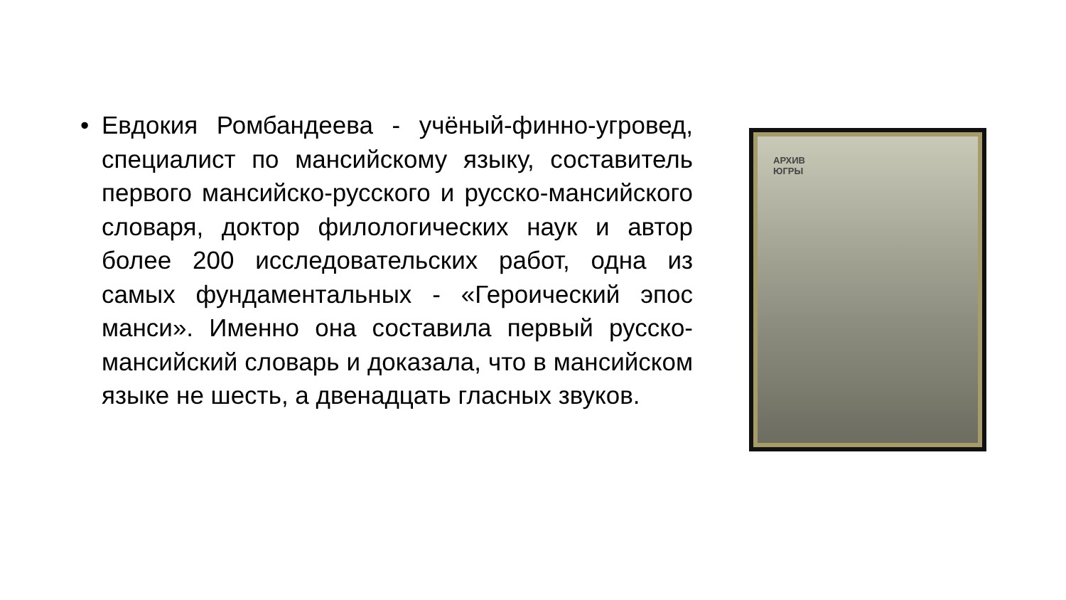• Евдокия Ромбандеева - учёный-финно-угровед, специалист по мансийскому языку, составитель первого мансийско-русского и русско-мансийского словаря, доктор филологических наук и автор более 200 исследовательских работ, одна из самых фундаментальных - «Героический эпос манси». Именно она составила первый русско-мансийский словарь и доказала, что в мансийском языке не шесть, а двенадцать гласных звуков.
АРХИВ
ЮГРЫ